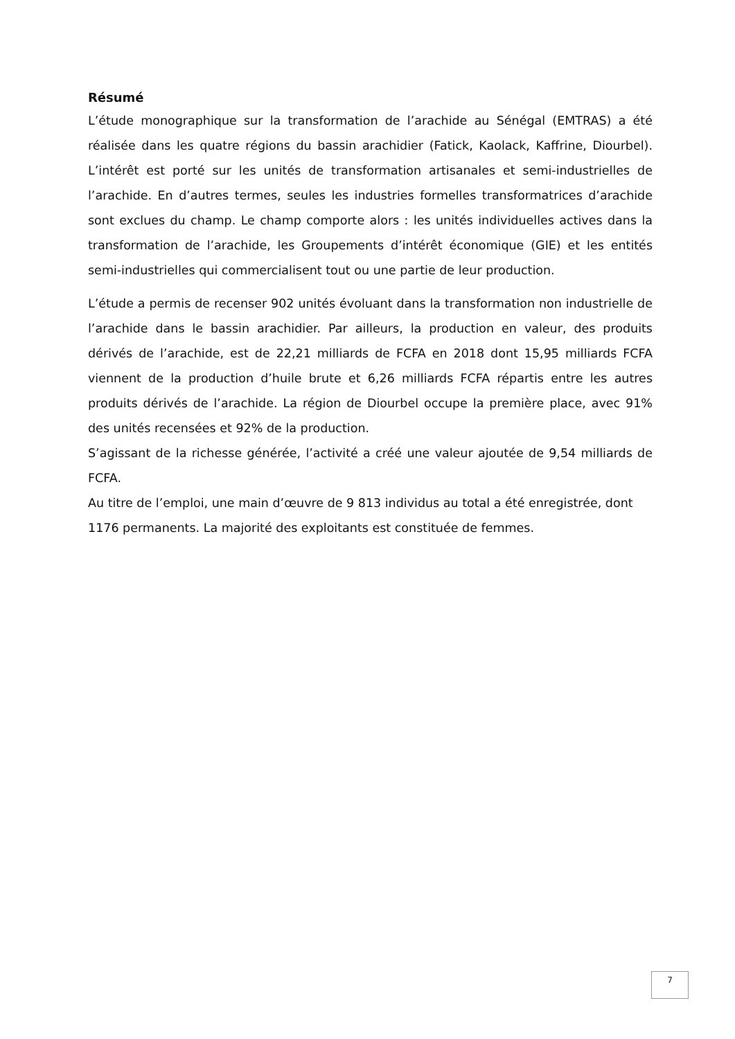Résumé
L’étude monographique sur la transformation de l’arachide au Sénégal (EMTRAS) a été réalisée dans les quatre régions du bassin arachidier (Fatick, Kaolack, Kaffrine, Diourbel). L’intérêt est porté sur les unités de transformation artisanales et semi-industrielles de l’arachide. En d’autres termes, seules les industries formelles transformatrices d’arachide sont exclues du champ. Le champ comporte alors : les unités individuelles actives dans la transformation de l’arachide, les Groupements d’intérêt économique (GIE) et les entités semi-industrielles qui commercialisent tout ou une partie de leur production.
L’étude a permis de recenser 902 unités évoluant dans la transformation non industrielle de l’arachide dans le bassin arachidier. Par ailleurs, la production en valeur, des produits dérivés de l’arachide, est de 22,21 milliards de FCFA en 2018 dont 15,95 milliards FCFA viennent de la production d’huile brute et 6,26 milliards FCFA répartis entre les autres produits dérivés de l’arachide. La région de Diourbel occupe la première place, avec 91% des unités recensées et 92% de la production.
S’agissant de la richesse générée, l’activité a créé une valeur ajoutée de 9,54 milliards de FCFA.
Au titre de l’emploi, une main d’œuvre de 9 813 individus au total a été enregistrée, dont
1176 permanents. La majorité des exploitants est constituée de femmes.
7